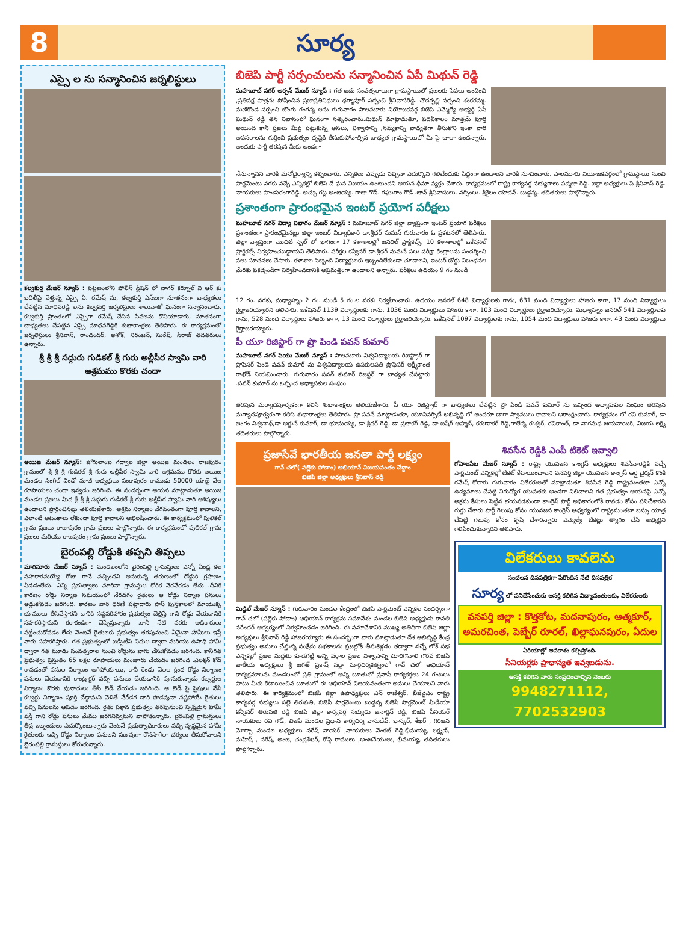8 సూర్య
ఎస్సై ల ను సన్మానించిన జర్నలిస్టులు
కల్వకుర్తి మేజర్ న్యూస్ : పట్టణంలోని పోలీస్ స్టేషన్ లో నాగర్ కర్నూల్ వి ఆర్ కు బదిలీపై వెళ్తున్న ఎస్సై ఏ. రమేష్ ను, కల్వకుర్తి ఎస్ఐగా నూతనంగా బాధ్యతలు చేపట్టిన మాధవరెడ్డి లను కల్వకుర్తి జర్నలిస్టులు శాలువాతో ఘనంగా సన్మానించారు. కల్వకుర్తి ప్రాంతంలో ఎస్సైగా రమేష్ చేసిన సేవలను కొనియాడారు, నూతనంగా బాధ్యతలు చేపట్టిన ఎస్సై మాధవరెడ్డికి శుభాకాంక్షలు తెలిపారు. ఈ కార్యక్రమంలో జర్నలిస్టులు శ్రీనివాస్, రాంచందర్, అశోక్, నిరంజన్, సురేష్, సిరాజ్ తదితరులు ఉన్నారు.
శ్రీ శ్రీ శ్రీ సద్గురు గుడికల్ శ్రీ గురు అల్లీపీర స్వామి వారి ఆశ్రమము కొరకు చందా
అయిజ మేజర్ న్యూస్: జోగులాంబ గద్వాల జిల్లా అయిజ మండలం రాజపురం గ్రామంలో శ్రీ శ్రీ శ్రీ గుడికల్ శ్రీ గురు అల్లీపీర స్వామి వారి ఆశ్రమము కొరకు అయిజ మండల సింగిల్ విండో మాజీ అధ్యక్షులు సంకాపురం రాముడు 50000 యాభై వేల రూపాయలు చందా ఇవ్వడం జరిగింది. ఈ సందర్భంగా ఆయన మాట్లాడుతూ అయిజ మండల ప్రజలు మీద శ్రీ శ్రీ శ్రీ సద్గురు గుడికల్ శ్రీ గురు అల్లీపీర స్వామి వారి ఆశిష్యులు ఉండాలని ప్రార్థించినట్లు తెలియజేశారు. ఆశ్రమ నిర్మాణం వేగవంతంగా పూర్తి కావాలని, ఎలాంటి ఆటంకాలు లేకుండా పూర్తి కావాలని అభిలషించారు. ఈ కార్యక్రమంలో పులికల్ గ్రామ ప్రజలు రాజాపురం గ్రామ ప్రజలు పాల్గొన్నారు. ఈ కార్యక్రమంలో పులికల్ గ్రామ ప్రజలు మరియు రాజపురం గ్రామ ప్రజలు పాల్గొన్నారు.
బైరంపల్లి రోడ్డుకి తప్పని తిప్పలు
మాగనూరు మేజర్ న్యూస్ : మండలంలోని బైరంపల్లి గ్రామస్తులు ఎన్నో ఏండ్ల కల సహకారమయ్యే రోజు రానే వచ్చిందని అనుకున్న తరుణంలో రోడ్డుకి గ్రహణం వీడడంలేదు. ఎన్ని ప్రభుత్వాలు మారినా గ్రామస్తుల కోరిక నెరవేరడం లేదు .దీనికి కారణం రోడ్డు నిర్మాణ సమయంలో నేరడగం రైతులు ఆ రోడ్డు నిర్మాణ పనులు అడ్డుకోవడం జరిగింది. కారణం వారి ధరణి పట్టాదారు పాస్ పుస్తకాలలో మాయొక్క భూములు తీసివేస్తారని దానికి నష్టపరిహారం ప్రభుత్వం చెల్లిస్తే గాని రోడ్డు వేయడానికి సహకరిస్తామని కరాకండిగా చెప్పేస్తున్నారు .కానీ నేటి వరకు అధికారులు పట్టించుకోవడం లేదు వెంటనే రైతులకు ప్రభుత్వం తరపునుంచి ఏమైనా హామీలు ఇస్తే వారు సహకరిస్తారు. గత ప్రభుత్వంలో జడ్పీటీసి నిధుల ద్వారా మరియు ఉపాధి హామీ ద్వారా గత మూడు సంవత్సరాల నుంచి రోడ్డును బాగు చేసుకోవడం జరిగింది. కానీగత ప్రభుత్వం ప్రస్తుతం 65 లక్షల రూపాయలు మంజూరు చేయడం జరిగింది .ఎలక్షన్ కోడ్ రావడంతో పనుల నిర్మాణం ఆగిపోయాయి, కానీ రెండు నెలల క్రింద రోడ్డు నిర్మాణం పనులు చేయడానికి కాంట్రాక్టర్ వచ్చి పనులు చేయడానికి పూనుకున్నాడు కల్వర్టుల నిర్మాణం కొరకు పునాదులు తీసి బెడ్ వేయడం జరిగింది. ఆ బెడ్ పై పైపులు వేసి కల్వర్టు నిర్మాణం పూర్తి చేద్దామని వెళితే నేరేడగ దారి పొడవునా నష్టపోయే రైతులు వచ్చి పనులను ఆపడం జరిగింది. రైతు పక్షాన ప్రభుత్వం తరపునుంచి స్పష్టమైన హామీ వస్తే గాని రోడ్డు పనులు మేము జరగనివ్వమని వాపోతున్నారు. బైరంపల్లి గ్రామస్తులు తీవ్ర ఇబ్బందులు ఎదుర్కొంటున్నారు వెంటనే ప్రభుత్వాధికారులు వచ్చి స్పష్టమైన హామీ రైతులకు ఇచ్చి రోడ్డు నిర్మాణం పనులని సజావుగా కొనసాగేలా చర్యలు తీసుకోవాలని బైరంపల్లి గ్రామస్తులు కోరుతున్నారు.
బిజెపి పార్టీ సర్పంచులను సన్మానించిన ఏపీ మిథున్ రెడ్డి
మహబూబ్ నగర్ అర్బన్ మేజర్ న్యూస్ : గత ఐదు సంవత్సరాలుగా గ్రామస్థాయిలో ప్రజలకు సేవలు అందించి ,ప్రతిపక్ష పాత్రను పోషించిన ప్రజాప్రతినిధులు ధర్మాపూర్ సర్పంచి శ్రీనివాసరెడ్డి. చౌదర్పల్లి సర్పంచి శంకరమ్మ. మణికొండ సర్పంచి బొంగు గంగన్న లను గురువారం పాలమూరు నియోజకవర్గ బిజెపి ఎమ్మెల్యే అభ్యర్థి ఏపీ మిథున్ రెడ్డి తన నివాసంలో ఘనంగా సత్కరించారు.మిథున్ మాట్లాడుతూ, పదవీకాలం మాత్రమే పూర్తి అయింది కానీ ప్రజలు మీపై పెట్టుకున్న అసలు, విశ్వాసాన్ని ,నమ్మకాన్ని బాధ్యతగా తీసుకొని ఇంకా వారి అవసరాలను గుర్తించి ప్రభుత్వం దృష్టికి తీసుకుపోవాల్సిన బాధ్యత గ్రామస్థాయిలో మీ పై చాలా ఉందన్నారు. అందుకు పార్టీ తరపున మీకు అండగా
నేనున్నానని వారికి మనోధైర్యాన్ని కల్పించారు. ఎన్నికలు ఎప్పుడు వచ్చినా ఎదుర్కొని గెలిచేందుకు సిద్ధంగా ఉండాలని వారికి సూచించారు. పాలమూరు నియోజకవర్గంలో గ్రామస్థాయి నుంచి పార్లమెంటు వరకు వచ్చే ఎన్నికల్లో బిజెపి దే ఘన విజయం ఉంటుందని ఆయన ధీమా వ్యక్తం చేశారు. కార్యక్రమంలో రాష్ట్ర కార్యవర్గ సభ్యురాలు పద్మజా రెడ్డి. జిల్లా అధ్యక్షులు పి శ్రీనివాస్ రెడ్డి. నాయకులు పాండురంగారెడ్డి. అచ్చు గట్ల అంజయ్య. రాజు గౌడ్. రఘురాం గౌడ్ .జాన్ శ్రీనివాసులు. నర్సింలు. శ్రీశైలం యాదవ్. బుడ్డన్న. తదితరులు పాల్గొన్నారు.
ప్రశాంతంగా ప్రారంభమైన ఇంటర్ ప్రయోగ పరీక్షలు
మహబూబ్ నగర్ విద్యా విభాగం మేజర్ న్యూస్ : మహబూబ్ నగర్ జిల్లా వ్యాప్తంగా ఇంటర్ ప్రయోగ పరీక్షలు ప్రశాంతంగా ప్రారంభమైనట్లు జిల్లా ఇంటర్ విద్యాధికారి డా.శ్రీధర్ సుమన్ గురువారం ఓ ప్రకటనలో తెలిపారు. జిల్లా వ్యాప్తంగా మొదటి స్పెల్ లో భాగంగా 17 కళాశాలల్లో జనరల్ ప్రాక్టికల్స్, 10 కళాశాలల్లో ఒకేషనల్ ప్రాక్టికల్స్ నిర్వహించబడ్డాయని తెలిపారు. పరీక్షల కన్వీనర్ డా.శ్రీధర్ సుమన్ పలు పరీక్షా కేంద్రాలను సందర్శించి పలు సూచనలు చేసారు. కళాశాల సిబ్బంది విద్యార్థులకు ఇబ్బందిలేకుండా చూడాలని, ఇంటర్ బోర్డు నిబంధనల మేరకు పకడ్బందీగా నిర్వహించడానికి అప్రమత్తంగా ఉండాలని అన్నారు. పరీక్షలు ఉదయం 9 గం నుండి
12 గం. వరకు, మధ్యాహ్నం 2 గం. నుండి 5 గం.ల వరకు నిర్వహించారు. ఉదయం జనరల్ 648 విద్యార్థులకు గాను, 631 మంది విద్యార్థులు హాజరు కాగా, 17 మంది విద్యార్థులు గైర్హాజరయ్యారని తెలిపారు. ఒకేషనల్ 1139 విద్యార్థులకు గాను, 1036 మంది విద్యార్థులు హాజరు కాగా, 103 మంది విద్యార్థులు గైర్హాజరయ్యారు. మధ్యాహ్నం జనరల్ 541 విద్యార్థులకు గాను, 528 మంది విద్యార్థులు హాజరు కాగా, 13 మంది విద్యార్థులు గైర్హాజరయ్యారు. ఒకేషనల్ 1097 విద్యార్థులకు గాను, 1054 మంది విద్యార్థులు హాజరు కాగా, 43 మంది విద్యార్థులు గైర్హాజరయ్యారు.
పీ యూ రిజిస్టార్ గా ప్రొ పిండి పవన్ కుమార్
మహబూబ్ నగర్ పియు మేజర్ న్యూస్ : పాలమూరు విశ్వవిద్యాలయ రిజిస్ట్రార్ గా ప్రొఫెసర్ పెండి పవన్ కుమార్ ను విశ్వవిద్యాలయ ఉపకులపతి ప్రొఫెసర్ లక్ష్మీకాంత రాథోడ్ నియమించారు. గురువారం పవన్ కుమార్ రిజిస్టర్ గా బాధ్యత చేపట్టారు .పవన్ కుమార్ ను ఒప్పంద అధ్యాపకుల సంఘం
తరపున మర్యాదపూర్వకంగా కలిసి శుభాకాంక్షలు తెలియజేశారు. పీ యూ రిజిస్ట్రార్ గా బాధ్యతలు చేపట్టిన ప్రొ పిండి పవన్ కుమార్ ను ఒప్పంద అధ్యాపకుల సంఘం తరపున మర్యాదపూర్వకంగా కలిసి శుభాకాంక్షలు తెలిపారు. ప్రొ పవన్ మాట్లాడుతూ, యూనివర్సిటీ అభివృద్ధి లో అందరూ బాగా స్వాములు కావాలని ఆకాంక్షించారు. కార్యక్రమం లో రవి కుమార్, డా జంగం విశ్వనాథ్,డా అర్జున్ కుమార్, డా భూమయ్య, డా శ్రీధర్ రెడ్డి, డా ప్రభాకర్ రెడ్డి, డా బషీర్ అహ్మద్, కరుణాకర్ రెడ్డి,గాలేన్న ఈశ్వర్, రవికాంత్, డా నాగసుధ జయనాయికి, విజయ లక్ష్మి తదితరులు పాల్గొన్నారు.
ప్రజాసేవే భారతీయ జనతా పార్టీ లక్ష్యం
గావ్ చలో( పల్లెకు పోదాం) అభియాన్ విజయవంతం చేద్దాం
బిజెపి జిల్లా అధ్యక్షులు శ్రీనివాస్ రెడ్డి
మిడ్జిల్ మేజర్ న్యూస్ : గురువారం మండల కేంద్రంలో బిజెపి పార్లమెంట్ ఎన్నికల సందర్భంగా గావ్ చలో (పల్లెకు పోదాం) అభియాన్ కార్యక్రమ సమావేశం మండల బిజెపి అధ్యక్షుడు కావలి నరేందర్ ఆధ్వర్యంలో నిర్వహించడం జరిగింది. ఈ సమావేశానికి ముఖ్య అతిథిగా బిజెపి జిల్లా అధ్యక్షులు శ్రీనివాస్ రెడ్డి హాజరయ్యారు ఈ సందర్భంగా వారు మాట్లాడుతూ దేశ అభివృద్ధి కేంద్ర ప్రభుత్వం అమలు చేస్తున్న సంక్షేమ పథకాలను ప్రజల్లోకి తీసుకెళ్లడం తద్వారా వచ్చే లోక్ సభ ఎన్నికల్లో ప్రజల మద్దతు కూడగట్టి అన్ని వర్గాల ప్రజల విశ్వాసాన్ని చూరగొనాలి గౌరవ బిజెపి జాతీయ అధ్యక్షులు శ్రీ జగత్ ప్రకాష్ నడ్డా మార్గదర్శకత్వంలో గావ్ చలో అభియాన్ కార్యక్రమాలను మండలంలో ప్రతి గ్రామంలో అన్ని బూతులో ప్రవాసీ కార్యకర్తలు 24 గంటలు పాటు మీకు కేటాయించిన బూతులో ఈ అభియాన్ విజయవంతంగా అమలు చేయాలని వారు తెలిపారు. ఈ కార్యక్రమంలో బిజెపి జిల్లా ఉపాధ్యక్షులు ఎన్ రాజేశ్వర్, బీజేవైఎం రాష్ట్ర కార్యవర్గ సభ్యులు పల్లె తిరుపతి, బిజెపి పార్లమెంటు బుడ్డన్న బిజెపి పార్లమెంట్ మీడియా కన్వీనర్ తిరుపతి రెడ్డి బిజెపి జిల్లా కార్యవర్గ సభ్యుడు జనార్దన్ రెడ్డి, బిజెపి సీనియర్ నాయకులు రవి గౌడ్, బిజెపి మండల ప్రధాన కార్యదర్శి వాసుదేవ్, భాస్కర్, శేఖర్ , గిరిజన మోర్చా మండల అధ్యక్షులు నరేష్ నాయక్ ,నాయకులు వెంకట్ రెడ్డి,భీమయ్య, లక్ష్మణ్, మహేష్ , నరేష్, అంజి, చంద్రశేఖర్, కోస్గి రాములు ,ఆంజనేయులు, భీమయ్య, తదితరులు పాల్గొన్నారు.
శివసేన రెడ్డికి ఎంపీ టికెట్ ఇవ్వాలి
గోపాలపేట మేజర్ న్యూస్ : రాష్ట్ర యువజన కాంగ్రెస్ అధ్యక్షులు శివసేనారెడ్డికి వచ్చే పార్లమెంట్ ఎన్నికల్లో టికెట్ కేటాయించాలని వనపర్తి జిల్లా యువజన కాంగ్రెస్ ఆర్గై చైర్మన్ కొంకి రమేష్ కోరారు గురువారం విలేకరులతో మాట్లాడుతూ శివసేన రెడ్డి రాష్ట్రమంతటా ఎన్నో ఉద్యమాలు చేపట్టి నిరుద్యోగ యువతకు అండగా నిలిచాలని గత ప్రభుత్వం ఆయనపై ఎన్నో అక్రమ కేసులు పెట్టిన భయపడకుండా కాంగ్రెస్ పార్టీ అధికారంలోకి రావడం కోసం పనిచేశారని గుర్తు చేశారు పార్టీ గెలుపు కోసం యువజన కాంగ్రెస్ ఆధ్వర్యంలో రాష్ట్రమంతటా బస్సు యాత్ర చేపట్టి గెలుపు కోసం కృషి చేశారన్నారు ఎమ్మెల్యే టికెట్లు త్యాగం చేసి అభ్యర్థిని గెలిపించుకున్నారని తెలిపారు.
విలేకరులు కావలెను
సంచలన దినపత్రికగా పేరొందిన నేటి దినపత్రిక
సూర్య లో పనిచేసేందుకు ఆసక్తి కలిగిన విద్యావంతులకు, విలేకరులకు
వనపర్తి జిల్లా : కొత్తకోట, మదనాపురం, ఆత్మకూర్, అమరచింత, పెబ్బేర్ రూరల్, ఖిల్లాఘనపురం, ఏదుల
ఏరియాల్లో అవకాశం కల్పిస్తోంది.
సీనియర్లకు ప్రాధాన్యత ఇవ్వబడును.
ఆసక్తి కలిగిన వారు సంప్రదించాల్సిన నెంబరు
9948271112,
7702532903